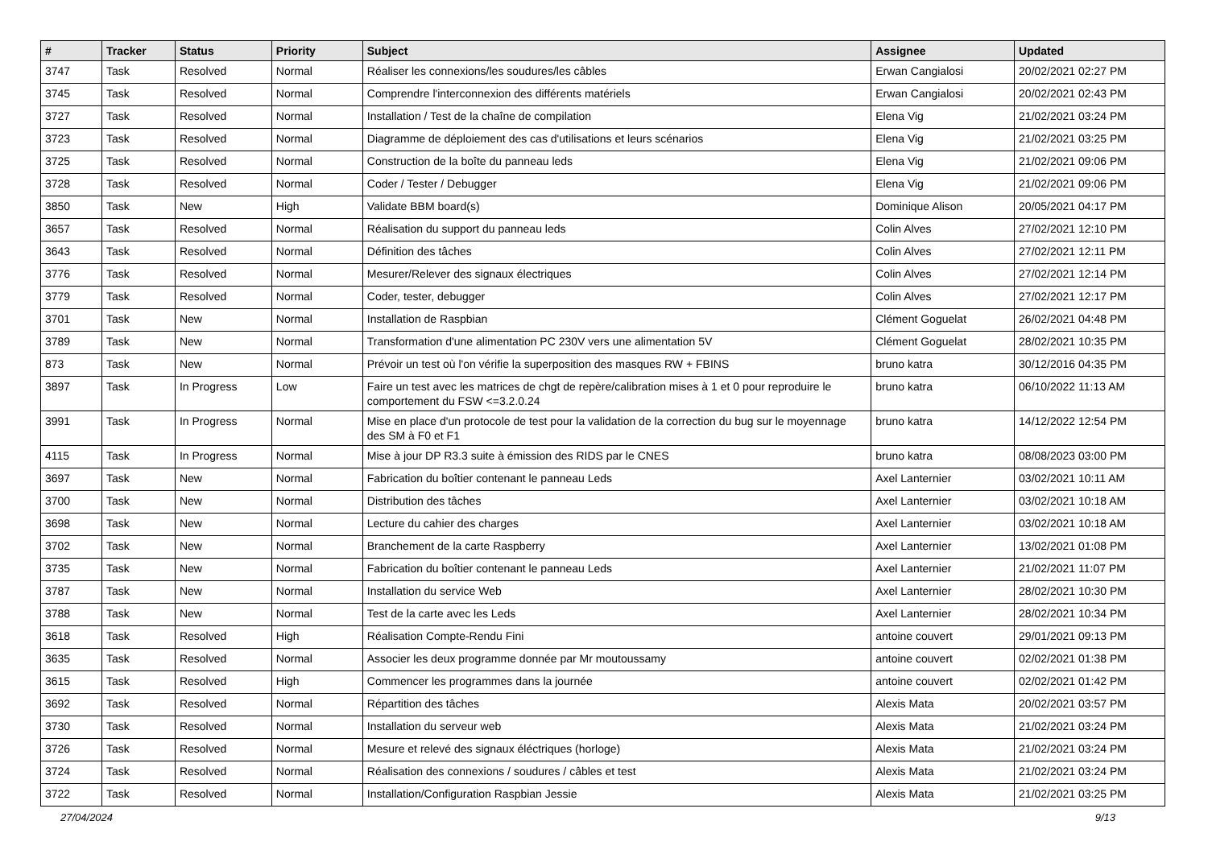| # | Tracker | Status | Priority | Subject | Assignee | Updated |
| --- | --- | --- | --- | --- | --- | --- |
| 3747 | Task | Resolved | Normal | Réaliser les connexions/les soudures/les câbles | Erwan Cangialosi | 20/02/2021 02:27 PM |
| 3745 | Task | Resolved | Normal | Comprendre l'interconnexion des différents matériels | Erwan Cangialosi | 20/02/2021 02:43 PM |
| 3727 | Task | Resolved | Normal | Installation / Test de la chaîne de compilation | Elena Vig | 21/02/2021 03:24 PM |
| 3723 | Task | Resolved | Normal | Diagramme de déploiement des cas d'utilisations et leurs scénarios | Elena Vig | 21/02/2021 03:25 PM |
| 3725 | Task | Resolved | Normal | Construction de la boîte du panneau leds | Elena Vig | 21/02/2021 09:06 PM |
| 3728 | Task | Resolved | Normal | Coder / Tester / Debugger | Elena Vig | 21/02/2021 09:06 PM |
| 3850 | Task | New | High | Validate BBM board(s) | Dominique Alison | 20/05/2021 04:17 PM |
| 3657 | Task | Resolved | Normal | Réalisation du support du panneau leds | Colin Alves | 27/02/2021 12:10 PM |
| 3643 | Task | Resolved | Normal | Définition des tâches | Colin Alves | 27/02/2021 12:11 PM |
| 3776 | Task | Resolved | Normal | Mesurer/Relever des signaux électriques | Colin Alves | 27/02/2021 12:14 PM |
| 3779 | Task | Resolved | Normal | Coder, tester, debugger | Colin Alves | 27/02/2021 12:17 PM |
| 3701 | Task | New | Normal | Installation de Raspbian | Clément Goguelat | 26/02/2021 04:48 PM |
| 3789 | Task | New | Normal | Transformation d'une alimentation PC 230V vers une alimentation 5V | Clément Goguelat | 28/02/2021 10:35 PM |
| 873 | Task | New | Normal | Prévoir un test où l'on vérifie la superposition des masques RW + FBINS | bruno katra | 30/12/2016 04:35 PM |
| 3897 | Task | In Progress | Low | Faire un test avec les matrices de chgt de repère/calibration mises à 1 et 0 pour reproduire le comportement du FSW <=3.2.0.24 | bruno katra | 06/10/2022 11:13 AM |
| 3991 | Task | In Progress | Normal | Mise en place d'un protocole de test pour la validation de la correction du bug sur le moyennage des SM à F0 et F1 | bruno katra | 14/12/2022 12:54 PM |
| 4115 | Task | In Progress | Normal | Mise à jour DP R3.3 suite à émission des RIDS par le CNES | bruno katra | 08/08/2023 03:00 PM |
| 3697 | Task | New | Normal | Fabrication du boîtier contenant le panneau Leds | Axel Lanternier | 03/02/2021 10:11 AM |
| 3700 | Task | New | Normal | Distribution des tâches | Axel Lanternier | 03/02/2021 10:18 AM |
| 3698 | Task | New | Normal | Lecture du cahier des charges | Axel Lanternier | 03/02/2021 10:18 AM |
| 3702 | Task | New | Normal | Branchement de la carte Raspberry | Axel Lanternier | 13/02/2021 01:08 PM |
| 3735 | Task | New | Normal | Fabrication du boîtier contenant le panneau Leds | Axel Lanternier | 21/02/2021 11:07 PM |
| 3787 | Task | New | Normal | Installation du service Web | Axel Lanternier | 28/02/2021 10:30 PM |
| 3788 | Task | New | Normal | Test de la carte avec les Leds | Axel Lanternier | 28/02/2021 10:34 PM |
| 3618 | Task | Resolved | High | Réalisation Compte-Rendu Fini | antoine couvert | 29/01/2021 09:13 PM |
| 3635 | Task | Resolved | Normal | Associer les deux programme donnée par Mr moutoussamy | antoine couvert | 02/02/2021 01:38 PM |
| 3615 | Task | Resolved | High | Commencer les programmes dans la journée | antoine couvert | 02/02/2021 01:42 PM |
| 3692 | Task | Resolved | Normal | Répartition des tâches | Alexis Mata | 20/02/2021 03:57 PM |
| 3730 | Task | Resolved | Normal | Installation du serveur web | Alexis Mata | 21/02/2021 03:24 PM |
| 3726 | Task | Resolved | Normal | Mesure et relevé des signaux éléctriques (horloge) | Alexis Mata | 21/02/2021 03:24 PM |
| 3724 | Task | Resolved | Normal | Réalisation des connexions / soudures / câbles et test | Alexis Mata | 21/02/2021 03:24 PM |
| 3722 | Task | Resolved | Normal | Installation/Configuration Raspbian Jessie | Alexis Mata | 21/02/2021 03:25 PM |
27/04/2024 9/13